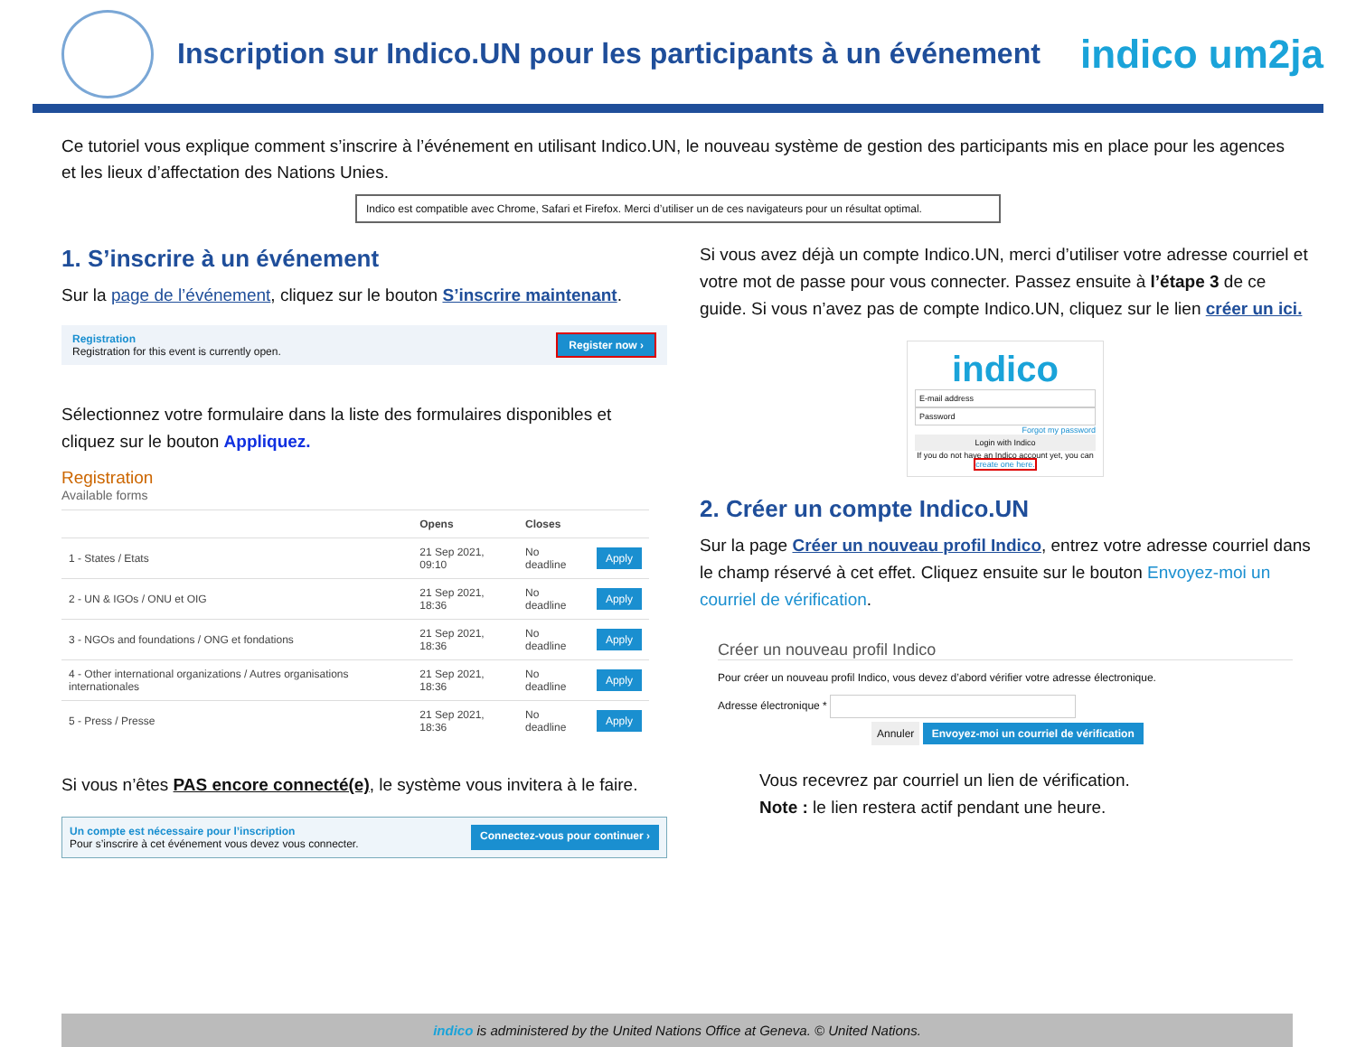Inscription sur Indico.UN pour les participants à un événement
indico um2ja
Ce tutoriel vous explique comment s’inscrire à l’événement en utilisant Indico.UN, le nouveau système de gestion des participants mis en place pour les agences et les lieux d’affectation des Nations Unies.
Indico est compatible avec Chrome, Safari et Firefox. Merci d’utiliser un de ces navigateurs pour un résultat optimal.
1. S’inscrire à un événement
Sur la page de l’événement, cliquez sur le bouton S’inscrire maintenant.
Registration
Registration for this event is currently open.
Register now ›
Sélectionnez votre formulaire dans la liste des formulaires disponibles et cliquez sur le bouton Appliquez.
Registration
Available forms
| | Opens | Closes | |
| --- | --- | --- | --- |
| 1 - States / Etats | 21 Sep 2021, 09:10 | No deadline | Apply |
| 2 - UN & IGOs / ONU et OIG | 21 Sep 2021, 18:36 | No deadline | Apply |
| 3 - NGOs and foundations / ONG et fondations | 21 Sep 2021, 18:36 | No deadline | Apply |
| 4 - Other international organizations / Autres organisations internationales | 21 Sep 2021, 18:36 | No deadline | Apply |
| 5 - Press / Presse | 21 Sep 2021, 18:36 | No deadline | Apply |
Si vous n’êtes PAS encore connecté(e), le système vous invitera à le faire.
Un compte est nécessaire pour l’inscription
Pour s’inscrire à cet événement vous devez vous connecter.
Connectez-vous pour continuer ›
Si vous avez déjà un compte Indico.UN, merci d’utiliser votre adresse courriel et votre mot de passe pour vous connecter. Passez ensuite à l’étape 3 de ce guide. Si vous n’avez pas de compte Indico.UN, cliquez sur le lien créer un ici.
indico
E-mail address
Password
Forgot my password
Login with Indico
If you do not have an Indico account yet, you can create one here.
2. Créer un compte Indico.UN
Sur la page Créer un nouveau profil Indico, entrez votre adresse courriel dans le champ réservé à cet effet. Cliquez ensuite sur le bouton Envoyez-moi un courriel de vérification.
Créer un nouveau profil Indico
Pour créer un nouveau profil Indico, vous devez d’abord vérifier votre adresse électronique.
Adresse électronique *
Annuler Envoyez-moi un courriel de vérification
Vous recevrez par courriel un lien de vérification.
Note : le lien restera actif pendant une heure.
indico is administered by the United Nations Office at Geneva. © United Nations.